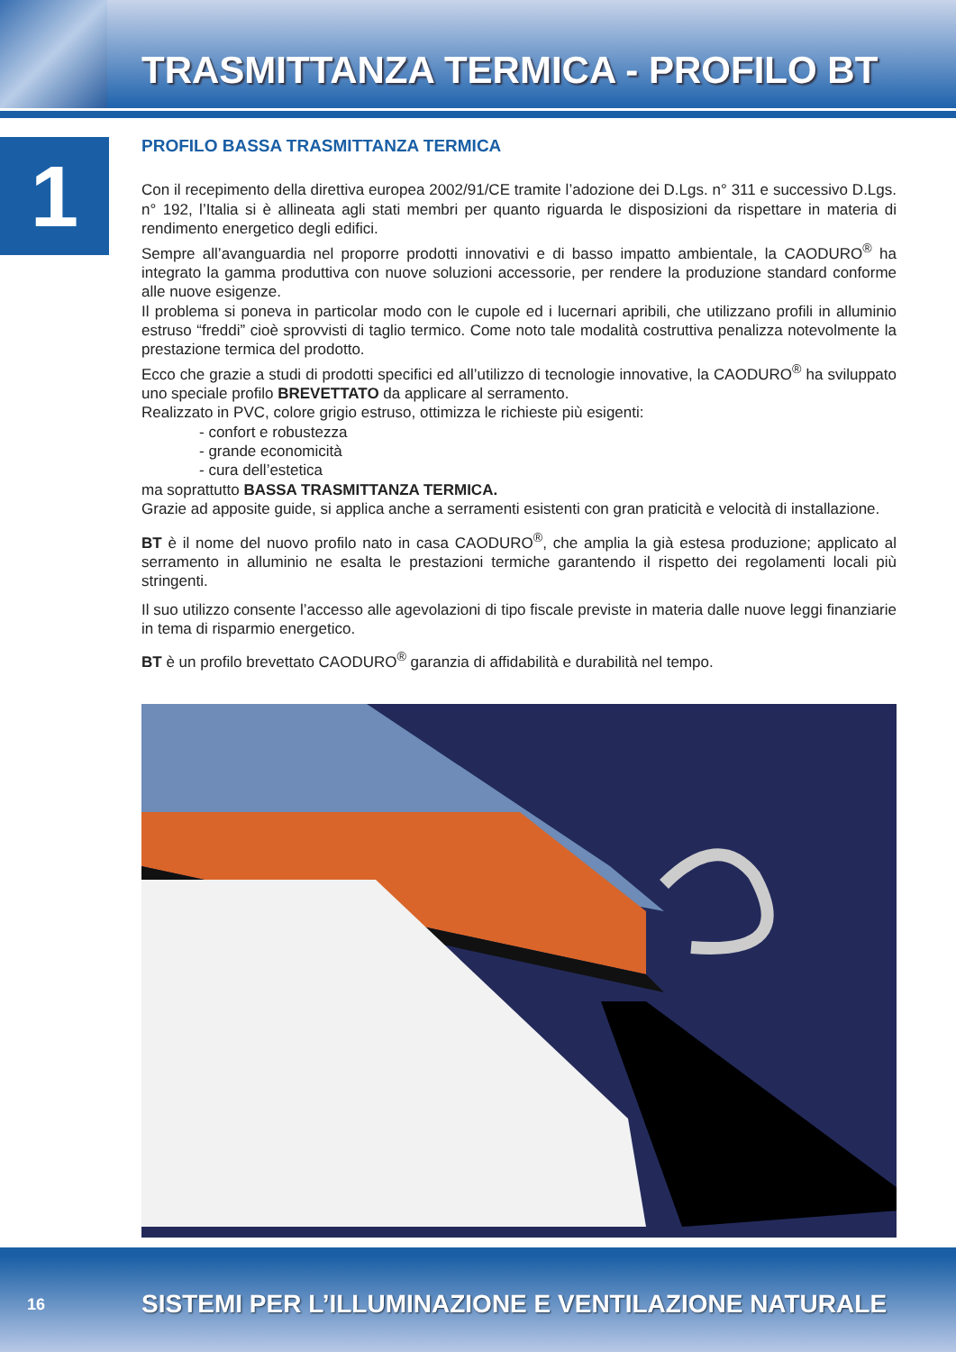TRASMITTANZA TERMICA - PROFILO BT
1
PROFILO BASSA TRASMITTANZA TERMICA
Con il recepimento della direttiva europea 2002/91/CE tramite l’adozione dei D.Lgs. n° 311 e successivo D.Lgs. n° 192, l’Italia si è allineata agli stati membri per quanto riguarda le disposizioni da rispettare in materia di rendimento energetico degli edifici.
Sempre all’avanguardia nel proporre prodotti innovativi e di basso impatto ambientale, la CAODURO<sup>®</sup> ha integrato la gamma produttiva con nuove soluzioni accessorie, per rendere la produzione standard conforme alle nuove esigenze.
Il problema si poneva in particolar modo con le cupole ed i lucernari apribili, che utilizzano profili in alluminio estruso “freddi” cioè sprovvisti di taglio termico. Come noto tale modalità costruttiva penalizza notevolmente la prestazione termica del prodotto.
Ecco che grazie a studi di prodotti specifici ed all’utilizzo di tecnologie innovative, la CAODURO<sup>®</sup> ha sviluppato uno speciale profilo BREVETTATO da applicare al serramento.
Realizzato in PVC, colore grigio estruso, ottimizza le richieste più esigenti:
- confort e robustezza
- grande economicità
- cura dell’estetica
ma soprattutto BASSA TRASMITTANZA TERMICA.
Grazie ad apposite guide, si applica anche a serramenti esistenti con gran praticità e velocità di installazione.
BT è il nome del nuovo profilo nato in casa CAODURO<sup>®</sup>, che amplia la già estesa produzione; applicato al serramento in alluminio ne esalta le prestazioni termiche garantendo il rispetto dei regolamenti locali più stringenti.
Il suo utilizzo consente l’accesso alle agevolazioni di tipo fiscale previste in materia dalle nuove leggi finanziarie in tema di risparmio energetico.
BT è un profilo brevettato CAODURO<sup>®</sup> garanzia di affidabilità e durabilità nel tempo.
16
SISTEMI PER L’ILLUMINAZIONE E VENTILAZIONE NATURALE